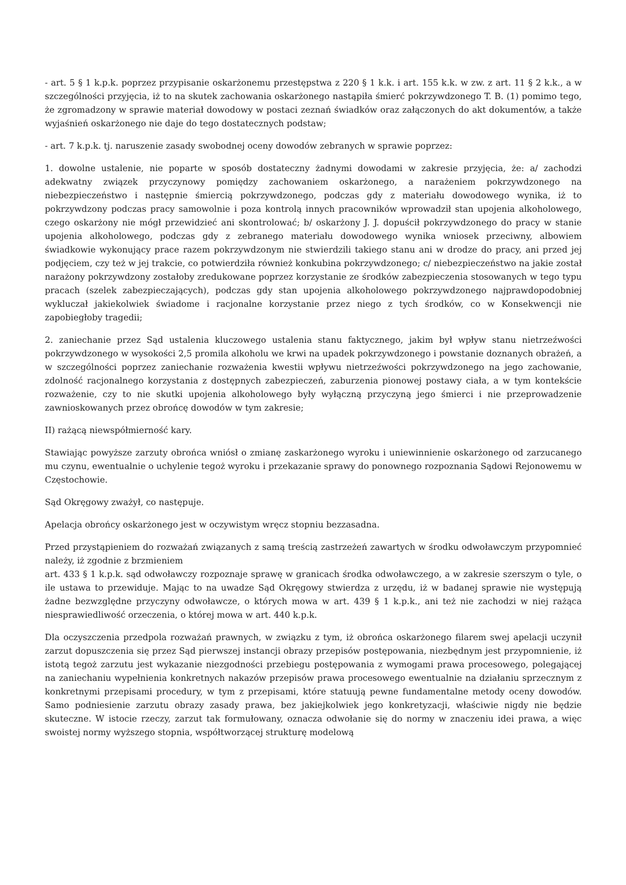- art. 5 § 1 k.p.k. poprzez przypisanie oskarżonemu przestępstwa z 220 § 1 k.k. i art. 155 k.k. w zw. z art. 11 § 2 k.k., a w szczególności przyjęcia, iż to na skutek zachowania oskarżonego nastąpiła śmierć pokrzywdzonego T. B. (1) pomimo tego, że zgromadzony w sprawie materiał dowodowy w postaci zeznań świadków oraz załączonych do akt dokumentów, a także wyjaśnień oskarżonego nie daje do tego dostatecznych podstaw;
- art. 7 k.p.k. tj. naruszenie zasady swobodnej oceny dowodów zebranych w sprawie poprzez:
1. dowolne ustalenie, nie poparte w sposób dostateczny żadnymi dowodami w zakresie przyjęcia, że: a/ zachodzi adekwatny związek przyczynowy pomiędzy zachowaniem oskarżonego, a narażeniem pokrzywdzonego na niebezpieczeństwo i następnie śmiercią pokrzywdzonego, podczas gdy z materiału dowodowego wynika, iż to pokrzywdzony podczas pracy samowolnie i poza kontrolą innych pracowników wprowadził stan upojenia alkoholowego, czego oskarżony nie mógł przewidzieć ani skontrolować; b/ oskarżony J. J. dopuścił pokrzywdzonego do pracy w stanie upojenia alkoholowego, podczas gdy z zebranego materiału dowodowego wynika wniosek przeciwny, albowiem świadkowie wykonujący prace razem pokrzywdzonym nie stwierdzili takiego stanu ani w drodze do pracy, ani przed jej podjęciem, czy też w jej trakcie, co potwierdziła również konkubina pokrzywdzonego; c/ niebezpieczeństwo na jakie został narażony pokrzywdzony zostałoby zredukowane poprzez korzystanie ze środków zabezpieczenia stosowanych w tego typu pracach (szelek zabezpieczających), podczas gdy stan upojenia alkoholowego pokrzywdzonego najprawdopodobniej wykluczał jakiekolwiek świadome i racjonalne korzystanie przez niego z tych środków, co w Konsekwencji nie zapobiegłoby tragedii;
2. zaniechanie przez Sąd ustalenia kluczowego ustalenia stanu faktycznego, jakim był wpływ stanu nietrzeźwości pokrzywdzonego w wysokości 2,5 promila alkoholu we krwi na upadek pokrzywdzonego i powstanie doznanych obrażeń, a w szczególności poprzez zaniechanie rozważenia kwestii wpływu nietrzeźwości pokrzywdzonego na jego zachowanie, zdolność racjonalnego korzystania z dostępnych zabezpieczeń, zaburzenia pionowej postawy ciała, a w tym kontekście rozważenie, czy to nie skutki upojenia alkoholowego były wyłączną przyczyną jego śmierci i nie przeprowadzenie zawnioskowanych przez obrońcę dowodów w tym zakresie;
II) rażącą niewspółmierność kary.
Stawiając powyższe zarzuty obrońca wniósł o zmianę zaskarżonego wyroku i uniewinnienie oskarżonego od zarzucanego mu czynu, ewentualnie o uchylenie tegoż wyroku i przekazanie sprawy do ponownego rozpoznania Sądowi Rejonowemu w Częstochowie.
Sąd Okręgowy zważył, co następuje.
Apelacja obrońcy oskarżonego jest w oczywistym wręcz stopniu bezzasadna.
Przed przystąpieniem do rozważań związanych z samą treścią zastrzeżeń zawartych w środku odwoławczym przypomnieć należy, iż zgodnie z brzmieniem
art. 433 § 1 k.p.k. sąd odwoławczy rozpoznaje sprawę w granicach środka odwoławczego, a w zakresie szerszym o tyle, o ile ustawa to przewiduje. Mając to na uwadze Sąd Okręgowy stwierdza z urzędu, iż w badanej sprawie nie występują żadne bezwzględne przyczyny odwoławcze, o których mowa w art. 439 § 1 k.p.k., ani też nie zachodzi w niej rażąca niesprawiedliwość orzeczenia, o której mowa w art. 440 k.p.k.
Dla oczyszczenia przedpola rozważań prawnych, w związku z tym, iż obrońca oskarżonego filarem swej apelacji uczynił zarzut dopuszczenia się przez Sąd pierwszej instancji obrazy przepisów postępowania, niezbędnym jest przypomnienie, iż istotą tegoż zarzutu jest wykazanie niezgodności przebiegu postępowania z wymogami prawa procesowego, polegającej na zaniechaniu wypełnienia konkretnych nakazów przepisów prawa procesowego ewentualnie na działaniu sprzecznym z konkretnymi przepisami procedury, w tym z przepisami, które statuują pewne fundamentalne metody oceny dowodów. Samo podniesienie zarzutu obrazy zasady prawa, bez jakiejkolwiek jego konkretyzacji, właściwie nigdy nie będzie skuteczne. W istocie rzeczy, zarzut tak formułowany, oznacza odwołanie się do normy w znaczeniu idei prawa, a więc swoistej normy wyższego stopnia, współtworzącej strukturę modelową